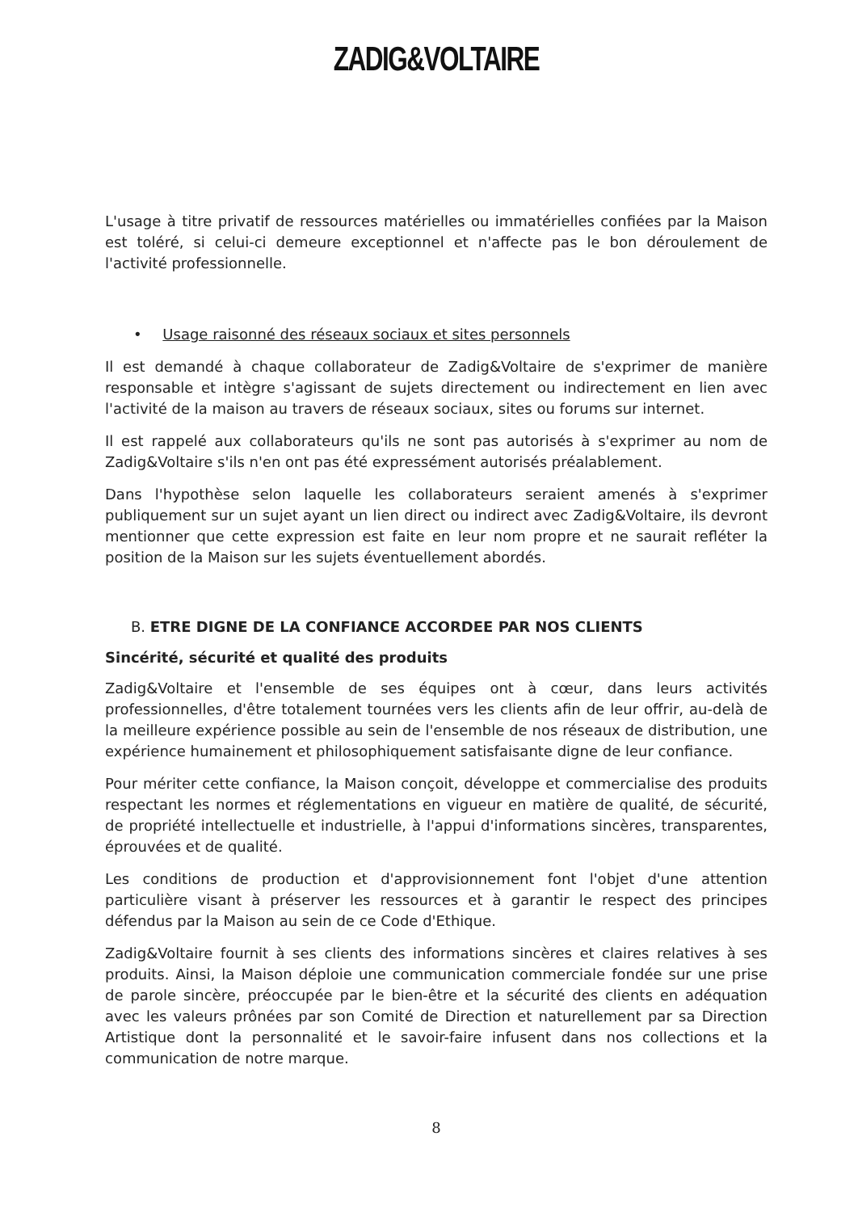ZADIG&VOLTAIRE
L'usage à titre privatif de ressources matérielles ou immatérielles confiées par la Maison est toléré, si celui-ci demeure exceptionnel et n'affecte pas le bon déroulement de l'activité professionnelle.
• Usage raisonné des réseaux sociaux et sites personnels
Il est demandé à chaque collaborateur de Zadig&Voltaire de s'exprimer de manière responsable et intègre s'agissant de sujets directement ou indirectement en lien avec l'activité de la maison au travers de réseaux sociaux, sites ou forums sur internet.
Il est rappelé aux collaborateurs qu'ils ne sont pas autorisés à s'exprimer au nom de Zadig&Voltaire s'ils n'en ont pas été expressément autorisés préalablement.
Dans l'hypothèse selon laquelle les collaborateurs seraient amenés à s'exprimer publiquement sur un sujet ayant un lien direct ou indirect avec Zadig&Voltaire, ils devront mentionner que cette expression est faite en leur nom propre et ne saurait refléter la position de la Maison sur les sujets éventuellement abordés.
B. ETRE DIGNE DE LA CONFIANCE ACCORDEE PAR NOS CLIENTS
Sincérité, sécurité et qualité des produits
Zadig&Voltaire et l'ensemble de ses équipes ont à cœur, dans leurs activités professionnelles, d'être totalement tournées vers les clients afin de leur offrir, au-delà de la meilleure expérience possible au sein de l'ensemble de nos réseaux de distribution, une expérience humainement et philosophiquement satisfaisante digne de leur confiance.
Pour mériter cette confiance, la Maison conçoit, développe et commercialise des produits respectant les normes et réglementations en vigueur en matière de qualité, de sécurité, de propriété intellectuelle et industrielle, à l'appui d'informations sincères, transparentes, éprouvées et de qualité.
Les conditions de production et d'approvisionnement font l'objet d'une attention particulière visant à préserver les ressources et à garantir le respect des principes défendus par la Maison au sein de ce Code d'Ethique.
Zadig&Voltaire fournit à ses clients des informations sincères et claires relatives à ses produits. Ainsi, la Maison déploie une communication commerciale fondée sur une prise de parole sincère, préoccupée par le bien-être et la sécurité des clients en adéquation avec les valeurs prônées par son Comité de Direction et naturellement par sa Direction Artistique dont la personnalité et le savoir-faire infusent dans nos collections et la communication de notre marque.
8